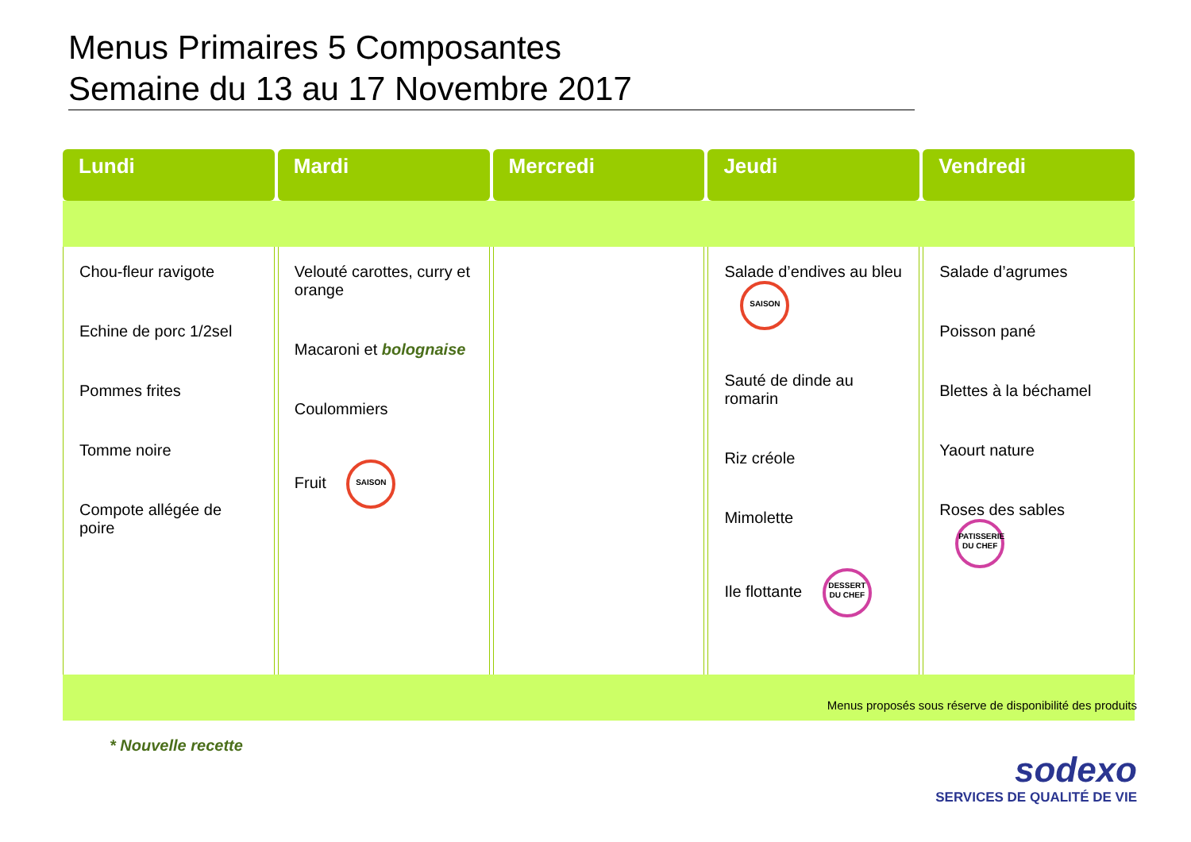Menus Primaires 5 Composantes
Semaine du 13 au 17 Novembre 2017
| Lundi | Mardi | Mercredi | Jeudi | Vendredi |
| --- | --- | --- | --- | --- |
| Chou-fleur ravigote Echine de porc 1/2sel Pommes frites Tomme noire Compote allégée de poire | Velouté carottes, curry et orange Macaroni et bolognaise Coulommiers Fruit SAISON | | Salade d’endives au bleu SAISON Sauté de dinde au romarin Riz créole Mimolette Ile flottante DESSERT DU CHEF | Salade d’agrumes Poisson pané Blettes à la béchamel Yaourt nature Roses des sables PATISSERIE DU CHEF |
Menus proposés sous réserve de disponibilité des produits
* Nouvelle recette
sodexo
SERVICES DE QUALITÉ DE VIE